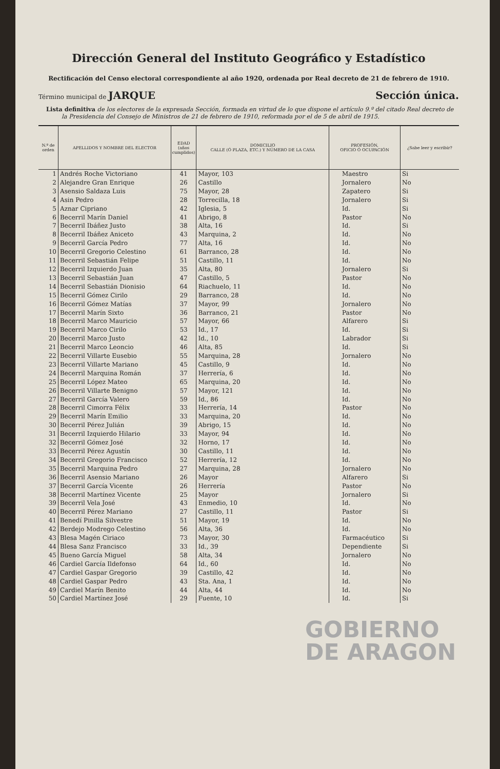Dirección General del Instituto Geográfico y Estadístico
Rectificación del Censo electoral correspondiente al año 1920, ordenada por Real decreto de 21 de febrero de 1910.
Término municipal de JARQUE Sección única.
Lista definitiva de los electores de la expresada Sección, formada en virtud de lo que dispone el artículo 9.º del citado Real decreto de la Presidencia del Consejo de Ministros de 21 de febrero de 1910, reformada por el de 5 de abril de 1915.
| N.º de orden | APELLIDOS Y NOMBRE DEL ELECTOR | EDAD (años cumplidos) | DOMICILIO CALLE (Ó PLAZA, ETC.) Y NÚMERO DE LA CASA | PROFESIÓN, OFICIO Ó OCUPACIÓN | ¿Sabe leer y escribir? |
| --- | --- | --- | --- | --- | --- |
| 1 | Andrés Roche Victoriano | 41 | Mayor, 103 | Maestro | Si |
| 2 | Alejandre Gran Enrique | 26 | Castillo | Jornalero | No |
| 3 | Asensio Saldaza Luis | 75 | Mayor, 28 | Zapatero | Si |
| 4 | Asin Pedro | 28 | Torrecilla, 18 | Jornalero | Si |
| 5 | Aznar Cipriano | 42 | Iglesia, 5 | Id. | Si |
| 6 | Becerril Marín Daniel | 41 | Abrigo, 8 | Pastor | No |
| 7 | Becerril Ibáñez Justo | 38 | Alta, 16 | Id. | Si |
| 8 | Becerril Ibáñez Aniceto | 43 | Marquina, 2 | Id. | No |
| 9 | Becerril García Pedro | 77 | Alta, 16 | Id. | No |
| 10 | Becerril Gregorio Celestino | 61 | Barranco, 28 | Id. | No |
| 11 | Becerril Sebastián Felipe | 51 | Castillo, 11 | Id. | No |
| 12 | Becerril Izquierdo Juan | 35 | Alta, 80 | Jornalero | Si |
| 13 | Becerril Sebastián Juan | 47 | Castillo, 5 | Pastor | No |
| 14 | Becerril Sebastián Dionisio | 64 | Riachuelo, 11 | Id. | No |
| 15 | Becerril Gómez Cirilo | 29 | Barranco, 28 | Id. | No |
| 16 | Becerril Gómez Matías | 37 | Mayor, 99 | Jornalero | No |
| 17 | Becerril Marín Sixto | 36 | Barranco, 21 | Pastor | No |
| 18 | Becerril Marco Mauricio | 57 | Mayor, 66 | Alfarero | Si |
| 19 | Becerril Marco Cirilo | 53 | Id., 17 | Id. | Si |
| 20 | Becerril Marco Justo | 42 | Id., 10 | Labrador | Si |
| 21 | Becerril Marco Leoncio | 46 | Alta, 85 | Id. | Si |
| 22 | Becerril Villarte Eusebio | 55 | Marquina, 28 | Jornalero | No |
| 23 | Becerril Villarte Mariano | 45 | Castillo, 9 | Id. | No |
| 24 | Becerril Marquina Román | 37 | Herrería, 6 | Id. | No |
| 25 | Becerril López Mateo | 65 | Marquina, 20 | Id. | No |
| 26 | Becerril Villarte Benigno | 57 | Mayor, 121 | Id. | No |
| 27 | Becerril García Valero | 59 | Id., 86 | Id. | No |
| 28 | Becerril Cimorra Félix | 33 | Herrería, 14 | Pastor | No |
| 29 | Becerril Marín Emilio | 33 | Marquina, 20 | Id. | No |
| 30 | Becerril Pérez Julián | 39 | Abrigo, 15 | Id. | No |
| 31 | Becerril Izquierdo Hilario | 33 | Mayor, 94 | Id. | No |
| 32 | Becerril Gómez José | 32 | Horno, 17 | Id. | No |
| 33 | Becerril Pérez Agustín | 30 | Castillo, 11 | Id. | No |
| 34 | Becerril Gregorio Francisco | 52 | Herrería, 12 | Id. | No |
| 35 | Becerril Marquina Pedro | 27 | Marquina, 28 | Jornalero | No |
| 36 | Becerril Asensio Mariano | 26 | Mayor | Alfarero | Si |
| 37 | Becerril García Vicente | 26 | Herrería | Pastor | No |
| 38 | Becerril Martínez Vicente | 25 | Mayor | Jornalero | Si |
| 39 | Becerril Vela José | 43 | Enmedio, 10 | Id. | No |
| 40 | Becerril Pérez Mariano | 27 | Castillo, 11 | Pastor | Si |
| 41 | Benedí Pinilla Silvestre | 51 | Mayor, 19 | Id. | No |
| 42 | Berdejo Modrego Celestino | 56 | Alta, 36 | Id. | No |
| 43 | Blesa Magén Ciriaco | 73 | Mayor, 30 | Farmacéutico | Si |
| 44 | Blesa Sanz Francisco | 33 | Id., 39 | Dependiente | Si |
| 45 | Bueno García Miguel | 58 | Alta, 34 | Jornalero | No |
| 46 | Cardiel García Ildefonso | 64 | Id., 60 | Id. | No |
| 47 | Cardiel Gaspar Gregorio | 39 | Castillo, 42 | Id. | No |
| 48 | Cardiel Gaspar Pedro | 43 | Sta. Ana, 1 | Id. | No |
| 49 | Cardiel Marín Benito | 44 | Alta, 44 | Id. | No |
| 50 | Cardiel Martínez José | 29 | Fuente, 10 | Id. | Si |
GOBIERNO
DE ARAGON